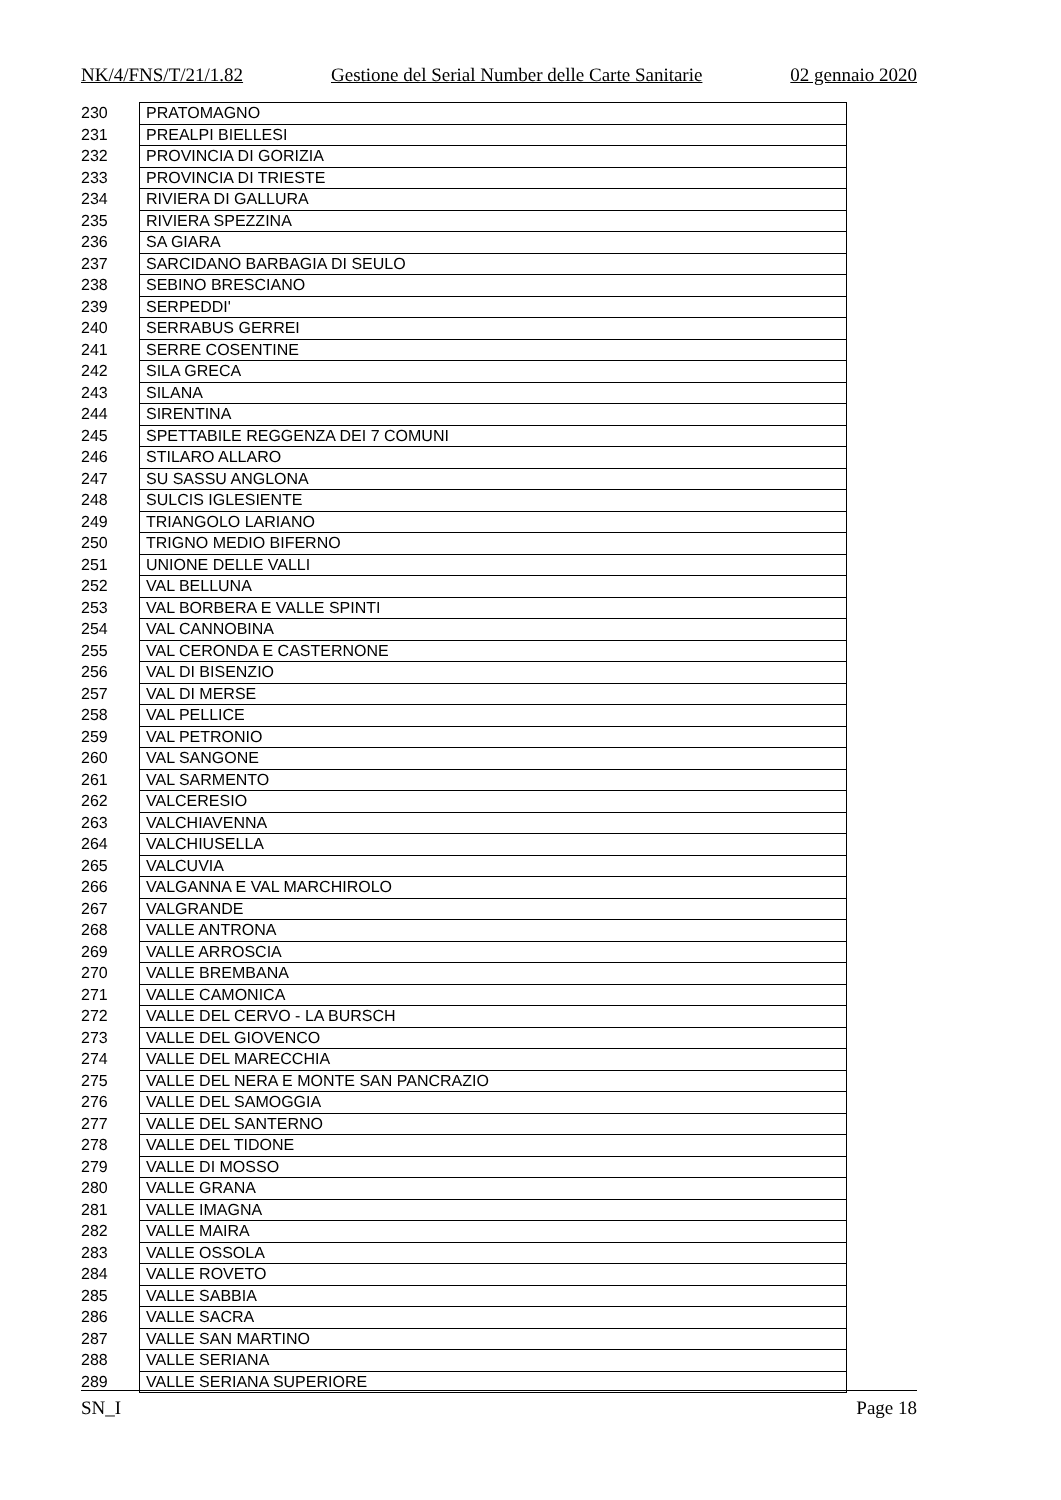NK/4/FNS/T/21/1.82 Gestione del Serial Number delle Carte Sanitarie 02 gennaio 2020
| 230 | PRATOMAGNO |
| 231 | PREALPI BIELLESI |
| 232 | PROVINCIA DI GORIZIA |
| 233 | PROVINCIA DI TRIESTE |
| 234 | RIVIERA DI GALLURA |
| 235 | RIVIERA SPEZZINA |
| 236 | SA GIARA |
| 237 | SARCIDANO BARBAGIA DI SEULO |
| 238 | SEBINO BRESCIANO |
| 239 | SERPEDDI' |
| 240 | SERRABUS GERREI |
| 241 | SERRE COSENTINE |
| 242 | SILA GRECA |
| 243 | SILANA |
| 244 | SIRENTINA |
| 245 | SPETTABILE REGGENZA DEI 7 COMUNI |
| 246 | STILARO ALLARO |
| 247 | SU SASSU ANGLONA |
| 248 | SULCIS IGLESIENTE |
| 249 | TRIANGOLO LARIANO |
| 250 | TRIGNO MEDIO BIFERNO |
| 251 | UNIONE DELLE VALLI |
| 252 | VAL BELLUNA |
| 253 | VAL BORBERA E VALLE SPINTI |
| 254 | VAL CANNOBINA |
| 255 | VAL CERONDA E CASTERNONE |
| 256 | VAL DI BISENZIO |
| 257 | VAL DI MERSE |
| 258 | VAL PELLICE |
| 259 | VAL PETRONIO |
| 260 | VAL SANGONE |
| 261 | VAL SARMENTO |
| 262 | VALCERESIO |
| 263 | VALCHIAVENNA |
| 264 | VALCHIUSELLA |
| 265 | VALCUVIA |
| 266 | VALGANNA E VAL MARCHIROLO |
| 267 | VALGRANDE |
| 268 | VALLE ANTRONA |
| 269 | VALLE ARROSCIA |
| 270 | VALLE BREMBANA |
| 271 | VALLE CAMONICA |
| 272 | VALLE DEL CERVO - LA BURSCH |
| 273 | VALLE DEL GIOVENCO |
| 274 | VALLE DEL MARECCHIA |
| 275 | VALLE DEL NERA E MONTE SAN PANCRAZIO |
| 276 | VALLE DEL SAMOGGIA |
| 277 | VALLE DEL SANTERNO |
| 278 | VALLE DEL TIDONE |
| 279 | VALLE DI MOSSO |
| 280 | VALLE GRANA |
| 281 | VALLE IMAGNA |
| 282 | VALLE MAIRA |
| 283 | VALLE OSSOLA |
| 284 | VALLE ROVETO |
| 285 | VALLE SABBIA |
| 286 | VALLE SACRA |
| 287 | VALLE SAN MARTINO |
| 288 | VALLE SERIANA |
| 289 | VALLE SERIANA SUPERIORE |
SN_I Page 18